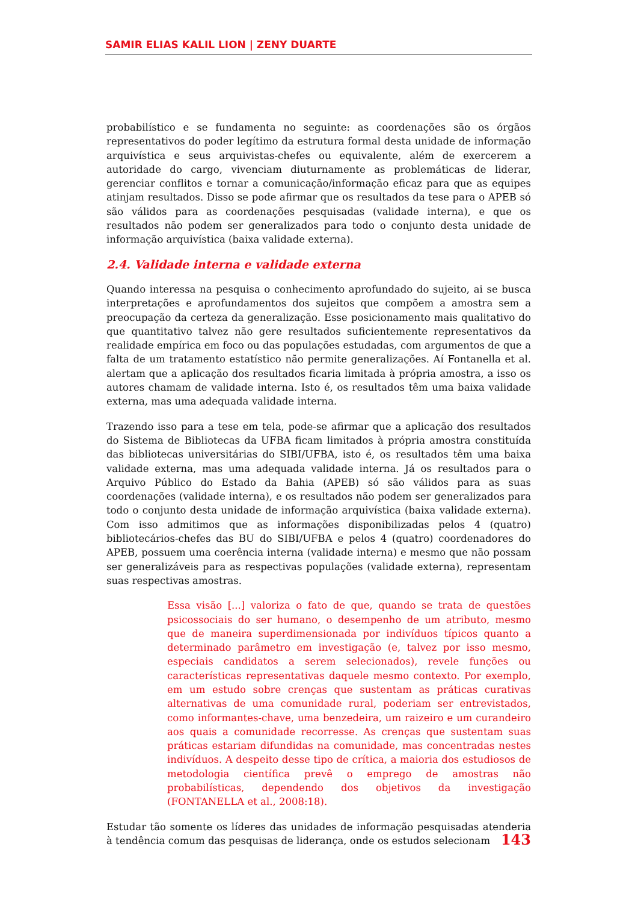SAMIR ELIAS KALIL LION | ZENY DUARTE
probabilístico e se fundamenta no seguinte: as coordenações são os órgãos representativos do poder legítimo da estrutura formal desta unidade de informação arquivística e seus arquivistas-chefes ou equivalente, além de exercerem a autoridade do cargo, vivenciam diuturnamente as problemáticas de liderar, gerenciar conflitos e tornar a comunicação/informação eficaz para que as equipes atinjam resultados. Disso se pode afirmar que os resultados da tese para o APEB só são válidos para as coordenações pesquisadas (validade interna), e que os resultados não podem ser generalizados para todo o conjunto desta unidade de informação arquivística (baixa validade externa).
2.4. Validade interna e validade externa
Quando interessa na pesquisa o conhecimento aprofundado do sujeito, ai se busca interpretações e aprofundamentos dos sujeitos que compõem a amostra sem a preocupação da certeza da generalização. Esse posicionamento mais qualitativo do que quantitativo talvez não gere resultados suficientemente representativos da realidade empírica em foco ou das populações estudadas, com argumentos de que a falta de um tratamento estatístico não permite generalizações. Aí Fontanella et al. alertam que a aplicação dos resultados ficaria limitada à própria amostra, a isso os autores chamam de validade interna. Isto é, os resultados têm uma baixa validade externa, mas uma adequada validade interna.
Trazendo isso para a tese em tela, pode-se afirmar que a aplicação dos resultados do Sistema de Bibliotecas da UFBA ficam limitados à própria amostra constituída das bibliotecas universitárias do SIBI/UFBA, isto é, os resultados têm uma baixa validade externa, mas uma adequada validade interna. Já os resultados para o Arquivo Público do Estado da Bahia (APEB) só são válidos para as suas coordenações (validade interna), e os resultados não podem ser generalizados para todo o conjunto desta unidade de informação arquivística (baixa validade externa). Com isso admitimos que as informações disponibilizadas pelos 4 (quatro) bibliotecários-chefes das BU do SIBI/UFBA e pelos 4 (quatro) coordenadores do APEB, possuem uma coerência interna (validade interna) e mesmo que não possam ser generalizáveis para as respectivas populações (validade externa), representam suas respectivas amostras.
Essa visão [...] valoriza o fato de que, quando se trata de questões psicossociais do ser humano, o desempenho de um atributo, mesmo que de maneira superdimensionada por indivíduos típicos quanto a determinado parâmetro em investigação (e, talvez por isso mesmo, especiais candidatos a serem selecionados), revele funções ou características representativas daquele mesmo contexto. Por exemplo, em um estudo sobre crenças que sustentam as práticas curativas alternativas de uma comunidade rural, poderiam ser entrevistados, como informantes-chave, uma benzedeira, um raizeiro e um curandeiro aos quais a comunidade recorresse. As crenças que sustentam suas práticas estariam difundidas na comunidade, mas concentradas nestes indivíduos. A despeito desse tipo de crítica, a maioria dos estudiosos de metodologia científica prevê o emprego de amostras não probabilísticas, dependendo dos objetivos da investigação (FONTANELLA et al., 2008:18).
Estudar tão somente os líderes das unidades de informação pesquisadas atenderia à tendência comum das pesquisas de liderança, onde os estudos selecionam
143